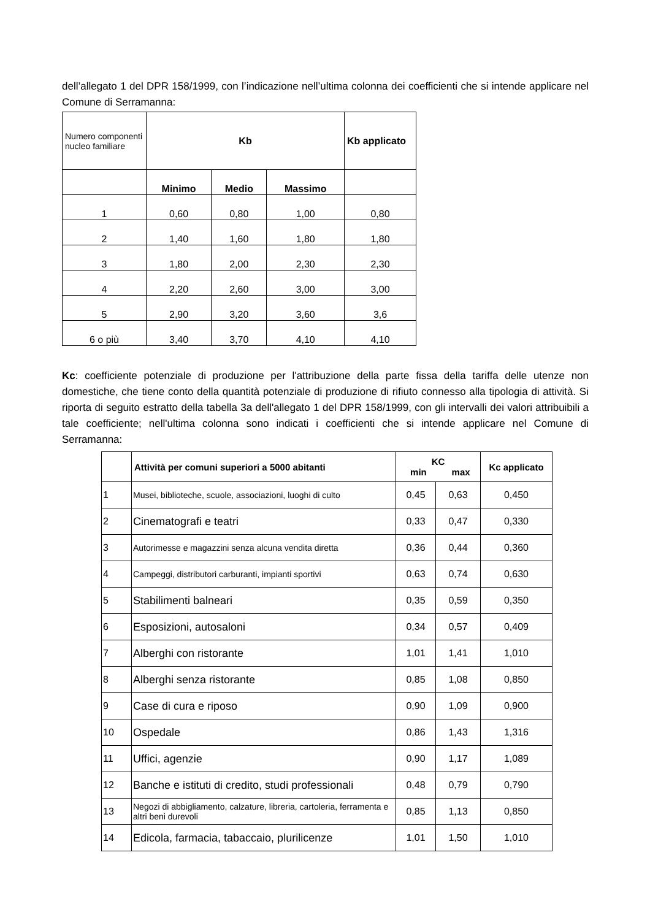dell’allegato 1 del DPR 158/1999, con l’indicazione nell’ultima colonna dei coefficienti che si intende applicare nel Comune di Serramanna:
| Numero componenti nucleo familiare | Kb | | | Kb applicato |
| | Minimo | Medio | Massimo | |
| 1 | 0,60 | 0,80 | 1,00 | 0,80 |
| 2 | 1,40 | 1,60 | 1,80 | 1,80 |
| 3 | 1,80 | 2,00 | 2,30 | 2,30 |
| 4 | 2,20 | 2,60 | 3,00 | 3,00 |
| 5 | 2,90 | 3,20 | 3,60 | 3,6 |
| 6 o più | 3,40 | 3,70 | 4,10 | 4,10 |
Kc: coefficiente potenziale di produzione per l'attribuzione della parte fissa della tariffa delle utenze non domestiche, che tiene conto della quantità potenziale di produzione di rifiuto connesso alla tipologia di attività. Si riporta di seguito estratto della tabella 3a dell'allegato 1 del DPR 158/1999, con gli intervalli dei valori attribuibili a tale coefficiente; nell'ultima colonna sono indicati i coefficienti che si intende applicare nel Comune di Serramanna:
| | Attività per comuni superiori a 5000 abitanti | KC min max | | Kc applicato |
| --- | --- | --- | --- | --- |
| 1 | Musei, biblioteche, scuole, associazioni, luoghi di culto | 0,45 | 0,63 | 0,450 |
| 2 | Cinematografi e teatri | 0,33 | 0,47 | 0,330 |
| 3 | Autorimesse e magazzini senza alcuna vendita diretta | 0,36 | 0,44 | 0,360 |
| 4 | Campeggi, distributori carburanti, impianti sportivi | 0,63 | 0,74 | 0,630 |
| 5 | Stabilimenti balneari | 0,35 | 0,59 | 0,350 |
| 6 | Esposizioni, autosaloni | 0,34 | 0,57 | 0,409 |
| 7 | Alberghi con ristorante | 1,01 | 1,41 | 1,010 |
| 8 | Alberghi senza ristorante | 0,85 | 1,08 | 0,850 |
| 9 | Case di cura e riposo | 0,90 | 1,09 | 0,900 |
| 10 | Ospedale | 0,86 | 1,43 | 1,316 |
| 11 | Uffici, agenzie | 0,90 | 1,17 | 1,089 |
| 12 | Banche e istituti di credito, studi professionali | 0,48 | 0,79 | 0,790 |
| 13 | Negozi di abbigliamento, calzature, libreria, cartoleria, ferramenta e altri beni durevoli | 0,85 | 1,13 | 0,850 |
| 14 | Edicola, farmacia, tabaccaio, plurilicenze | 1,01 | 1,50 | 1,010 |